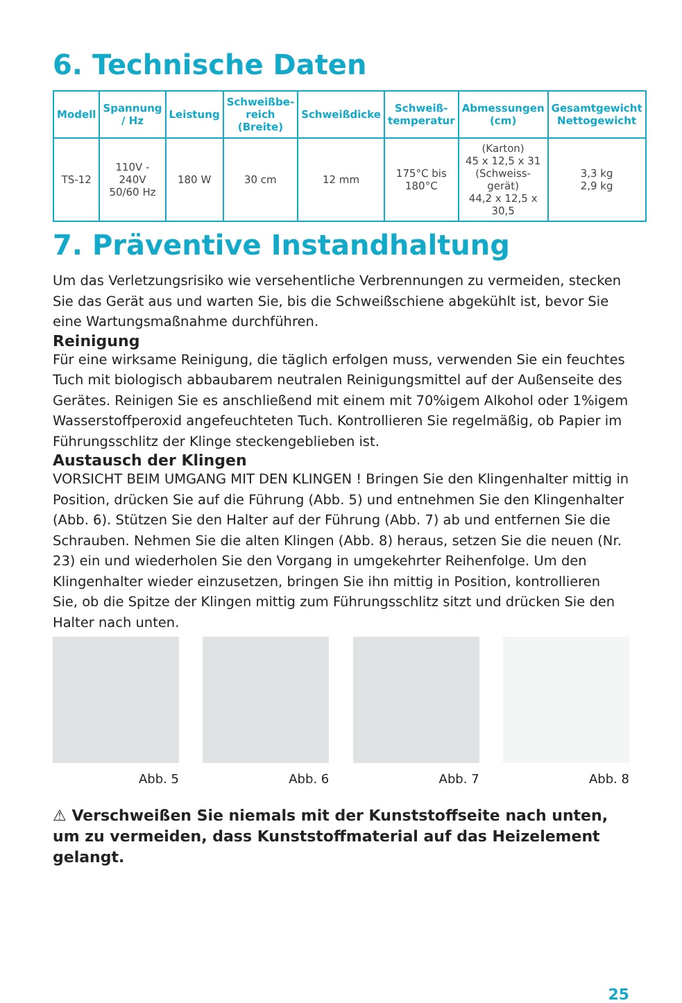6. Technische Daten
| Modell | Spannung / Hz | Leistung | Schweißbe-reich (Breite) | Schweißdicke | Schweiß-temperatur | Abmessungen (cm) | Gesamtgewicht Nettogewicht |
| --- | --- | --- | --- | --- | --- | --- | --- |
| TS-12 | 110V - 240V 50/60 Hz | 180 W | 30 cm | 12 mm | 175°C bis 180°C | (Karton) 45 x 12,5 x 31 (Schweiss-gerät) 44,2 x 12,5 x 30,5 | 3,3 kg 2,9 kg |
7. Präventive Instandhaltung
Um das Verletzungsrisiko wie versehentliche Verbrennungen zu vermeiden, stecken Sie das Gerät aus und warten Sie, bis die Schweißschiene abgekühlt ist, bevor Sie eine Wartungsmaßnahme durchführen.
Reinigung
Für eine wirksame Reinigung, die täglich erfolgen muss, verwenden Sie ein feuchtes Tuch mit biologisch abbaubarem neutralen Reinigungsmittel auf der Außenseite des Gerätes. Reinigen Sie es anschließend mit einem mit 70%igem Alkohol oder 1%igem Wasserstoffperoxid angefeuchteten Tuch. Kontrollieren Sie regelmäßig, ob Papier im Führungsschlitz der Klinge steckengeblieben ist.
Austausch der Klingen
VORSICHT BEIM UMGANG MIT DEN KLINGEN ! Bringen Sie den Klingenhalter mittig in Position, drücken Sie auf die Führung (Abb. 5) und entnehmen Sie den Klingenhalter (Abb. 6). Stützen Sie den Halter auf der Führung (Abb. 7) ab und entfernen Sie die Schrauben. Nehmen Sie die alten Klingen (Abb. 8) heraus, setzen Sie die neuen (Nr. 23) ein und wiederholen Sie den Vorgang in umgekehrter Reihenfolge. Um den Klingenhalter wieder einzusetzen, bringen Sie ihn mittig in Position, kontrollieren Sie, ob die Spitze der Klingen mittig zum Führungsschlitz sitzt und drücken Sie den Halter nach unten.
Abb. 5 Abb. 6 Abb. 7 Abb. 8
⚠ Verschweißen Sie niemals mit der Kunststoffseite nach unten, um zu vermeiden, dass Kunststoffmaterial auf das Heizelement gelangt.
25